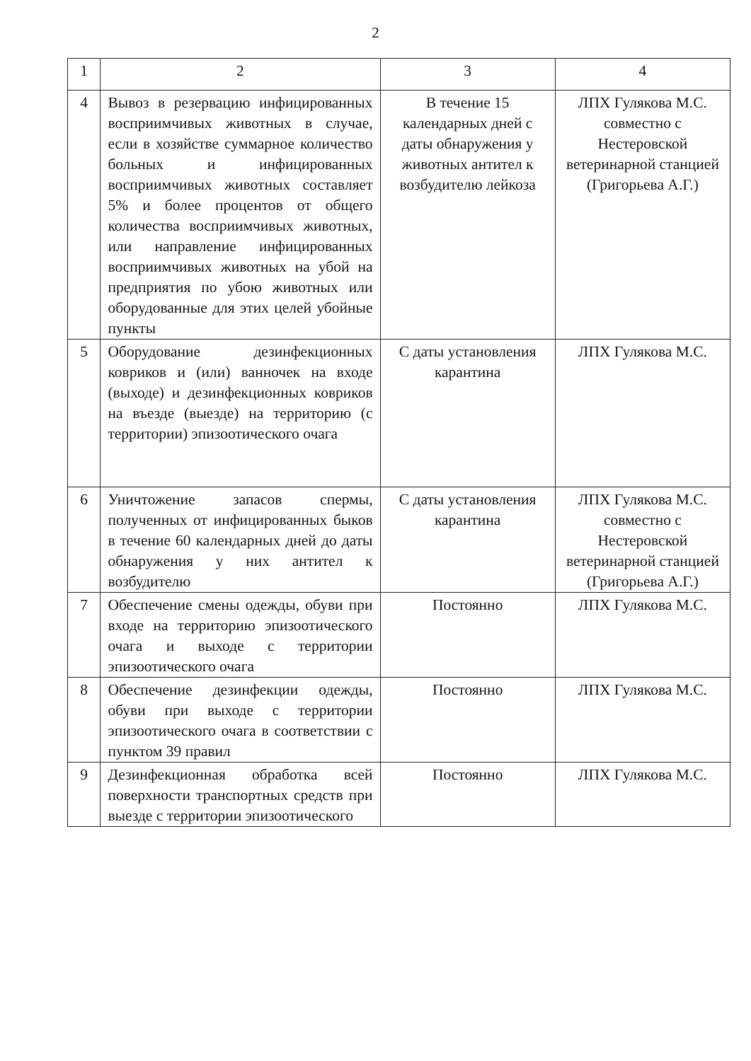2
| 1 | 2 | 3 | 4 |
| 4 | Вывоз в резервацию инфицированных восприимчивых животных в случае, если в хозяйстве суммарное количество больных и инфицированных восприимчивых животных составляет 5% и более процентов от общего количества восприимчивых животных, или направление инфицированных восприимчивых животных на убой на предприятия по убою животных или оборудованные для этих целей убойные пункты | В течение 15 календарных дней с даты обнаружения у животных антител к возбудителю лейкоза | ЛПХ Гулякова М.С. совместно с Нестеровской ветеринарной станцией (Григорьева А.Г.) |
| 5 | Оборудование дезинфекционных ковриков и (или) ванночек на входе (выходе) и дезинфекционных ковриков на въезде (выезде) на территорию (с территории) эпизоотического очага | С даты установления карантина | ЛПХ Гулякова М.С. |
| 6 | Уничтожение запасов спермы, полученных от инфицированных быков в течение 60 календарных дней до даты обнаружения у них антител к возбудителю | С даты установления карантина | ЛПХ Гулякова М.С. совместно с Нестеровской ветеринарной станцией (Григорьева А.Г.) |
| 7 | Обеспечение смены одежды, обуви при входе на территорию эпизоотического очага и выходе с территории эпизоотического очага | Постоянно | ЛПХ Гулякова М.С. |
| 8 | Обеспечение дезинфекции одежды, обуви при выходе с территории эпизоотического очага в соответствии с пунктом 39 правил | Постоянно | ЛПХ Гулякова М.С. |
| 9 | Дезинфекционная обработка всей поверхности транспортных средств при выезде с территории эпизоотического | Постоянно | ЛПХ Гулякова М.С. |